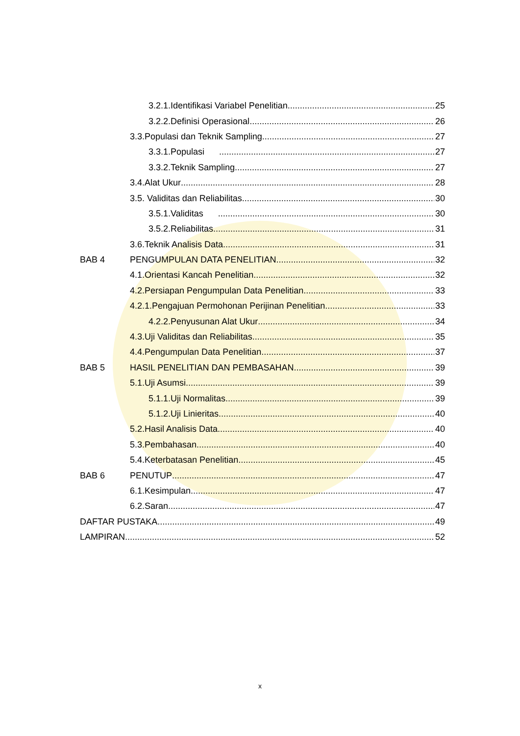3.2.1.Identifikasi Variabel Penelitian 25
3.2.2.Definisi Operasional 26
3.3.Populasi dan Teknik Sampling 27
3.3.1.Populasi 27
3.3.2.Teknik Sampling 27
3.4.Alat Ukur 28
3.5. Validitas dan Reliabilitas 30
3.5.1.Validitas 30
3.5.2.Reliabilitas 31
3.6.Teknik Analisis Data 31
BAB 4 PENGUMPULAN DATA PENELITIAN 32
4.1.Orientasi Kancah Penelitian 32
4.2.Persiapan Pengumpulan Data Penelitian 33
4.2.1.Pengajuan Permohonan Perijinan Penelitian 33
4.2.2.Penyusunan Alat Ukur 34
4.3.Uji Validitas dan Reliabilitas 35
4.4.Pengumpulan Data Penelitian 37
BAB 5 HASIL PENELITIAN DAN PEMBASAHAN 39
5.1.Uji Asumsi 39
5.1.1.Uji Normalitas 39
5.1.2.Uji Linieritas 40
5.2.Hasil Analisis Data 40
5.3.Pembahasan 40
5.4.Keterbatasan Penelitian 45
BAB 6 PENUTUP 47
6.1.Kesimpulan 47
6.2.Saran 47
DAFTAR PUSTAKA 49
LAMPIRAN 52
x